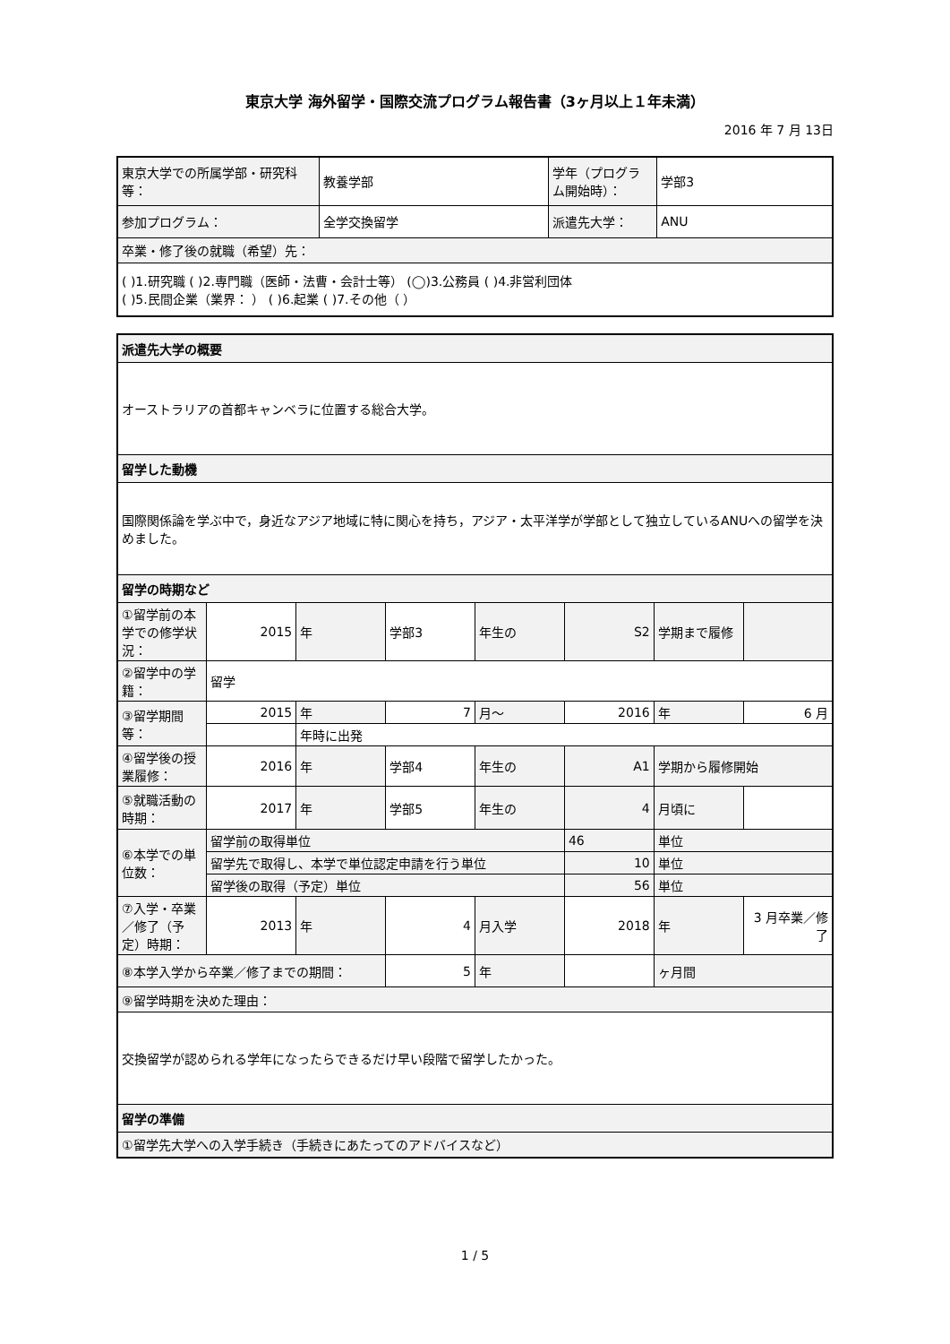東京大学 海外留学・国際交流プログラム報告書（3ヶ月以上１年未満）
2016 年 7 月 13日
| 東京大学での所属学部・研究科等： | 教養学部 | 学年（プログラム開始時）： | 学部3 |
| 参加プログラム： | 全学交換留学 | 派遣先大学： | ANU |
| 卒業・修了後の就職（希望）先： | | | |
| ( )1.研究職 ( )2.専門職（医師・法曹・会計士等） (◯)3.公務員 ( )4.非営利団体 ( )5.民間企業（業界： ） ( )6.起業 ( )7.その他（ ） | | | |
| 派遣先大学の概要 | | | | | | | |
| オーストラリアの首都キャンベラに位置する総合大学。 | | | | | | | |
| 留学した動機 | | | | | | | |
| 国際関係論を学ぶ中で，身近なアジア地域に特に関心を持ち，アジア・太平洋学が学部として独立しているANUへの留学を決めました。 | | | | | | | |
| 留学の時期など | | | | | | | |
| ①留学前の本学での修学状況： | 2015 | 年 | 学部3 | 年生の | S2 | 学期まで履修 | |
| ②留学中の学籍： | 留学 | | | | | | |
| ③留学期間等： | 2015 | 年 | 7 | 月～ | 2016 | 年 | 6 月 |
| | | 年時に出発 | | | | | |
| ④留学後の授業履修： | 2016 | 年 | 学部4 | 年生の | A1 | 学期から履修開始 | |
| ⑤就職活動の時期： | 2017 | 年 | 学部5 | 年生の | 4 | 月頃に | |
| ⑥本学での単位数： | 留学前の取得単位 | | | | 46 | 単位 | |
| | 留学先で取得し、本学で単位認定申請を行う単位 | | | | 10 | 単位 | |
| | 留学後の取得（予定）単位 | | | | 56 | 単位 | |
| ⑦入学・卒業／修了（予定）時期： | 2013 | 年 | 4 | 月入学 | 2018 | 年 | 3 月卒業／修了 |
| ⑧本学入学から卒業／修了までの期間： | | | 5 | 年 | | ヶ月間 | |
| ⑨留学時期を決めた理由： | | | | | | | |
| 交換留学が認められる学年になったらできるだけ早い段階で留学したかった。 | | | | | | | |
| 留学の準備 | | | | | | | |
| ①留学先大学への入学手続き（手続きにあたってのアドバイスなど） | | | | | | | |
1 / 5